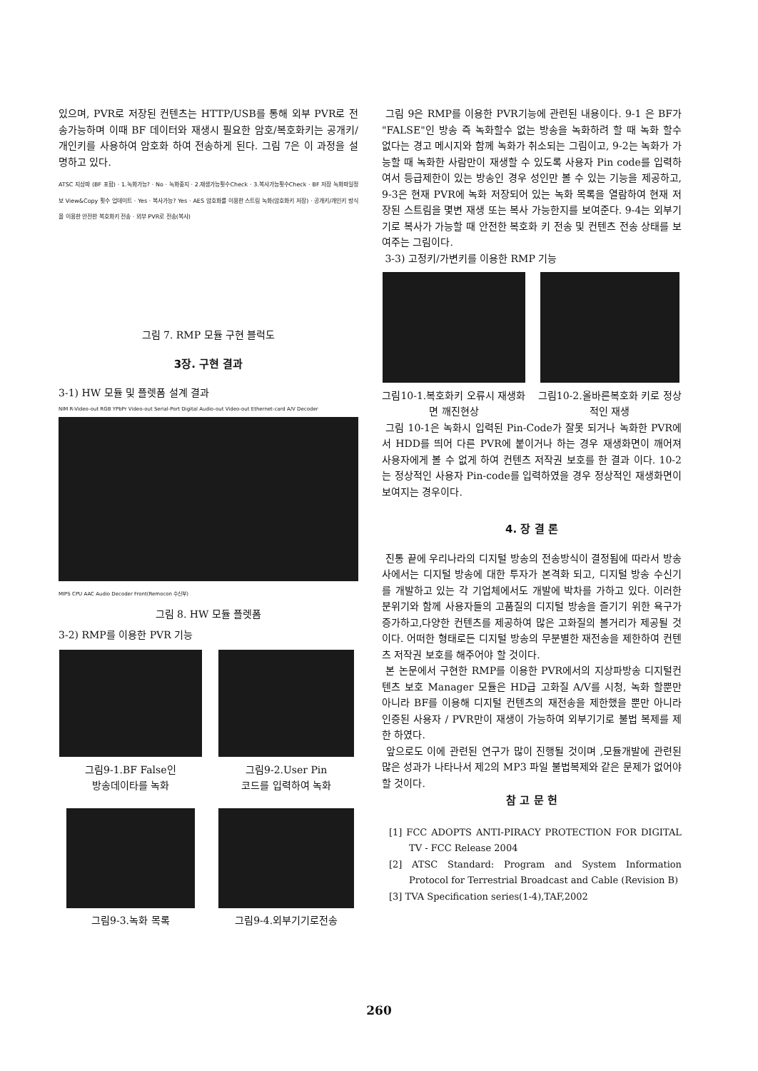있으며, PVR로 저장된 컨텐츠는 HTTP/USB를 통해 외부 PVR로 전송가능하며 이때 BF 데이터와 재생시 필요한 암호/복호화키는 공개키/개인키를 사용하여 암호화 하여 전송하게 된다. 그림 7은 이 과정을 설명하고 있다.
ATSC 지상파 (BF 포함) · 1.녹화가능? · No · 녹화중지 · 2.재생가능횟수Check · 3.복사가능횟수Check · BF 저장 녹화파일정보 View&Copy 횟수 업데이트 · Yes · 복사가능? Yes · AES 암호화를 이용한 스트림 녹화(암호화키 저장) · 공개키/개인키 방식을 이용한 안전한 복호화키 전송 · 외부 PVR로 전송(복사)
그림 7. RMP 모듈 구현 블럭도
3장. 구현 결과
3-1) HW 모듈 및 플렛폼 설계 결과
NIM R-Video-out RGB YPbPr Video-out Serial-Port Digital Audio-out Video-out Ethernet-card A/V Decoder
MIPS CPU AAC Audio Decoder Front(Remocon 수신부)
그림 8. HW 모듈 플렛폼
3-2) RMP를 이용한 PVR 기능
그림9-1.BF False인
방송데이타를 녹화
그림9-2.User Pin
코드를 입력하여 녹화
그림9-3.녹화 목록
그림9-4.외부기기로전송
그림 9은 RMP를 이용한 PVR기능에 관련된 내용이다. 9-1 은 BF가 "FALSE"인 방송 즉 녹화할수 없는 방송을 녹화하려 할 때 녹화 할수 없다는 경고 메시지와 함께 녹화가 취소되는 그림이고, 9-2는 녹화가 가능할 때 녹화한 사람만이 재생할 수 있도록 사용자 Pin code를 입력하여서 등급제한이 있는 방송인 경우 성인만 볼 수 있는 기능을 제공하고, 9-3은 현재 PVR에 녹화 저장되어 있는 녹화 목록을 열람하여 현재 저장된 스트림을 몇변 재생 또는 복사 가능한지를 보여준다. 9-4는 외부기기로 복사가 가능할 때 안전한 복호화 키 전송 및 컨텐츠 전송 상태를 보여주는 그림이다.
3-3) 고정키/가변키를 이용한 RMP 기능
그림10-1.복호화키 오류시 재생화면 깨진현상
그림10-2.올바른복호화 키로 정상적인 재생
그림 10-1은 녹화시 입력된 Pin-Code가 잘못 되거나 녹화한 PVR에서 HDD를 띄어 다른 PVR에 붙이거나 하는 경우 재생화면이 깨어져 사용자에게 볼 수 없게 하여 컨텐츠 저작권 보호를 한 결과 이다. 10-2는 정상적인 사용자 Pin-code를 입력하였을 경우 정상적인 재생화면이 보여지는 경우이다.
4. 장 결 론
진통 끝에 우리나라의 디지털 방송의 전송방식이 결정됨에 따라서 방송사에서는 디지털 방송에 대한 투자가 본격화 되고, 디지털 방송 수신기를 개발하고 있는 각 기업체에서도 개발에 박차를 가하고 있다. 이러한 분위기와 함께 사용자들의 고품질의 디지털 방송을 즐기기 위한 욕구가 증가하고,다양한 컨텐츠를 제공하여 많은 고화질의 볼거리가 제공될 것이다. 어떠한 형태로든 디지털 방송의 무분별한 재전송을 제한하여 컨텐츠 저작권 보호를 해주어야 할 것이다.
본 논문에서 구현한 RMP를 이용한 PVR에서의 지상파방송 디지털컨텐츠 보호 Manager 모듈은 HD급 고화질 A/V를 시청, 녹화 할뿐만 아니라 BF를 이용해 디지털 컨텐츠의 재전송을 제한했을 뿐만 아니라 인증된 사용자 / PVR만이 재생이 가능하여 외부기기로 불법 복제를 제한 하였다.
앞으로도 이에 관련된 연구가 많이 진행될 것이며 ,모듈개발에 관련된 많은 성과가 나타나서 제2의 MP3 파일 불법복제와 같은 문제가 없어야 할 것이다.
참 고 문 헌
[1] FCC ADOPTS ANTI-PIRACY PROTECTION FOR DIGITAL TV - FCC Release 2004
[2] ATSC Standard: Program and System Information Protocol for Terrestrial Broadcast and Cable (Revision B)
[3] TVA Specification series(1-4),TAF,2002
260